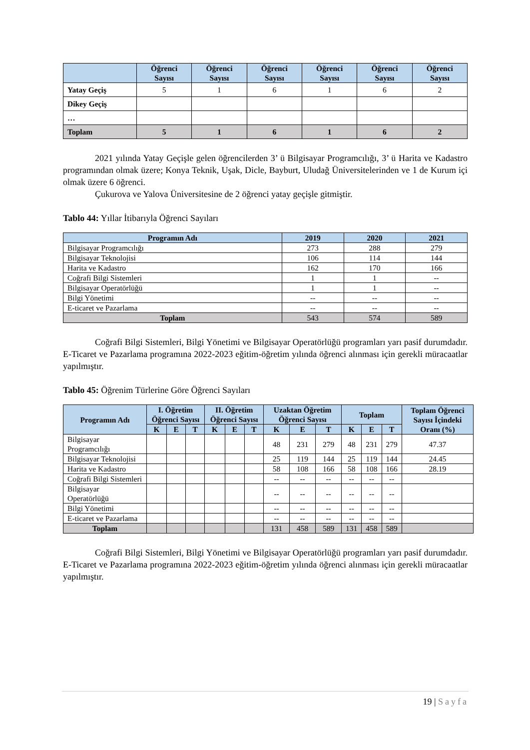| | Öğrenci Sayısı | Öğrenci Sayısı | Öğrenci Sayısı | Öğrenci Sayısı | Öğrenci Sayısı | Öğrenci Sayısı |
| --- | --- | --- | --- | --- | --- | --- |
| Yatay Geçiş | 5 | 1 | 6 | 1 | 6 | 2 |
| Dikey Geçiş | | | | | | |
| … | | | | | | |
| Toplam | 5 | 1 | 6 | 1 | 6 | 2 |
2021 yılında Yatay Geçişle gelen öğrencilerden 3’ ü Bilgisayar Programcılığı, 3’ ü Harita ve Kadastro programından olmak üzere; Konya Teknik, Uşak, Dicle, Bayburt, Uludağ Üniversitelerinden ve 1 de Kurum içi olmak üzere 6 öğrenci.
Çukurova ve Yalova Üniversitesine de 2 öğrenci yatay geçişle gitmiştir.
Tablo 44: Yıllar İtibarıyla Öğrenci Sayıları
| Programın Adı | 2019 | 2020 | 2021 |
| --- | --- | --- | --- |
| Bilgisayar Programcılığı | 273 | 288 | 279 |
| Bilgisayar Teknolojisi | 106 | 114 | 144 |
| Harita ve Kadastro | 162 | 170 | 166 |
| Coğrafi Bilgi Sistemleri | 1 | 1 | -- |
| Bilgisayar Operatörlüğü | 1 | 1 | -- |
| Bilgi Yönetimi | -- | -- | -- |
| E-ticaret ve Pazarlama | -- | -- | -- |
| Toplam | 543 | 574 | 589 |
Coğrafi Bilgi Sistemleri, Bilgi Yönetimi ve Bilgisayar Operatörlüğü programları yarı pasif durumdadır. E-Ticaret ve Pazarlama programına 2022-2023 eğitim-öğretim yılında öğrenci alınması için gerekli müracaatlar yapılmıştır.
Tablo 45: Öğrenim Türlerine Göre Öğrenci Sayıları
| Programın Adı | I. Öğretim Öğrenci Sayısı | | | II. Öğretim Öğrenci Sayısı | | | Uzaktan Öğretim Öğrenci Sayısı | | | Toplam | | | Toplam Öğrenci Sayısı İçindeki Oranı (%) |
| --- | --- | --- | --- | --- | --- | --- | --- | --- | --- | --- | --- | --- | --- |
| | K | E | T | K | E | T | K | E | T | K | E | T | |
| Bilgisayar Programcılığı | | | | | | | 48 | 231 | 279 | 48 | 231 | 279 | 47.37 |
| Bilgisayar Teknolojisi | | | | | | | 25 | 119 | 144 | 25 | 119 | 144 | 24.45 |
| Harita ve Kadastro | | | | | | | 58 | 108 | 166 | 58 | 108 | 166 | 28.19 |
| Coğrafi Bilgi Sistemleri | | | | | | | -- | -- | -- | -- | -- | -- | |
| Bilgisayar Operatörlüğü | | | | | | | -- | -- | -- | -- | -- | -- | |
| Bilgi Yönetimi | | | | | | | -- | -- | -- | -- | -- | -- | |
| E-ticaret ve Pazarlama | | | | | | | -- | -- | -- | -- | -- | -- | |
| Toplam | | | | | | | 131 | 458 | 589 | 131 | 458 | 589 | |
Coğrafi Bilgi Sistemleri, Bilgi Yönetimi ve Bilgisayar Operatörlüğü programları yarı pasif durumdadır. E-Ticaret ve Pazarlama programına 2022-2023 eğitim-öğretim yılında öğrenci alınması için gerekli müracaatlar yapılmıştır.
19 | Sayfa